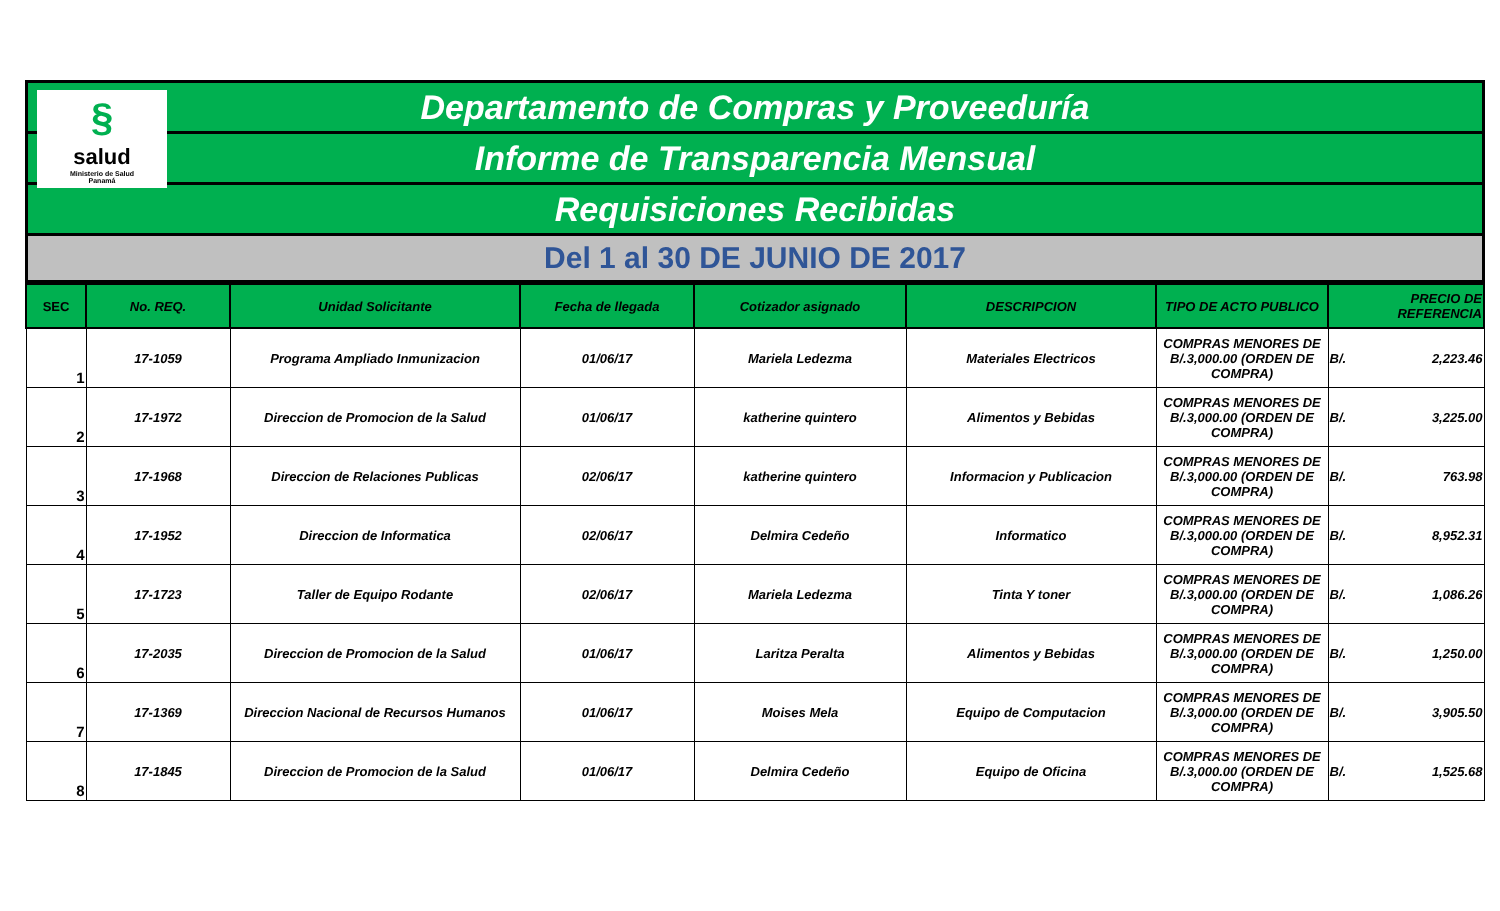§
salud
Ministerio de Salud
Panamá
Departamento de Compras y Proveeduría
Informe de Transparencia Mensual
Requisiciones Recibidas
Del 1 al 30 DE JUNIO DE 2017
| SEC | No. REQ. | Unidad Solicitante | Fecha de llegada | Cotizador asignado | DESCRIPCION | TIPO DE ACTO PUBLICO | PRECIO DE REFERENCIA | |
| --- | --- | --- | --- | --- | --- | --- | --- | --- |
| 1 | 17-1059 | Programa Ampliado Inmunizacion | 01/06/17 | Mariela Ledezma | Materiales Electricos | COMPRAS MENORES DE B/.3,000.00 (ORDEN DE COMPRA) | B/. | 2,223.46 |
| 2 | 17-1972 | Direccion de Promocion de la Salud | 01/06/17 | katherine quintero | Alimentos y Bebidas | COMPRAS MENORES DE B/.3,000.00 (ORDEN DE COMPRA) | B/. | 3,225.00 |
| 3 | 17-1968 | Direccion de Relaciones Publicas | 02/06/17 | katherine quintero | Informacion y Publicacion | COMPRAS MENORES DE B/.3,000.00 (ORDEN DE COMPRA) | B/. | 763.98 |
| 4 | 17-1952 | Direccion de Informatica | 02/06/17 | Delmira Cedeño | Informatico | COMPRAS MENORES DE B/.3,000.00 (ORDEN DE COMPRA) | B/. | 8,952.31 |
| 5 | 17-1723 | Taller de Equipo Rodante | 02/06/17 | Mariela Ledezma | Tinta Y toner | COMPRAS MENORES DE B/.3,000.00 (ORDEN DE COMPRA) | B/. | 1,086.26 |
| 6 | 17-2035 | Direccion de Promocion de la Salud | 01/06/17 | Laritza Peralta | Alimentos y Bebidas | COMPRAS MENORES DE B/.3,000.00 (ORDEN DE COMPRA) | B/. | 1,250.00 |
| 7 | 17-1369 | Direccion Nacional de Recursos Humanos | 01/06/17 | Moises Mela | Equipo de Computacion | COMPRAS MENORES DE B/.3,000.00 (ORDEN DE COMPRA) | B/. | 3,905.50 |
| 8 | 17-1845 | Direccion de Promocion de la Salud | 01/06/17 | Delmira Cedeño | Equipo de Oficina | COMPRAS MENORES DE B/.3,000.00 (ORDEN DE COMPRA) | B/. | 1,525.68 |